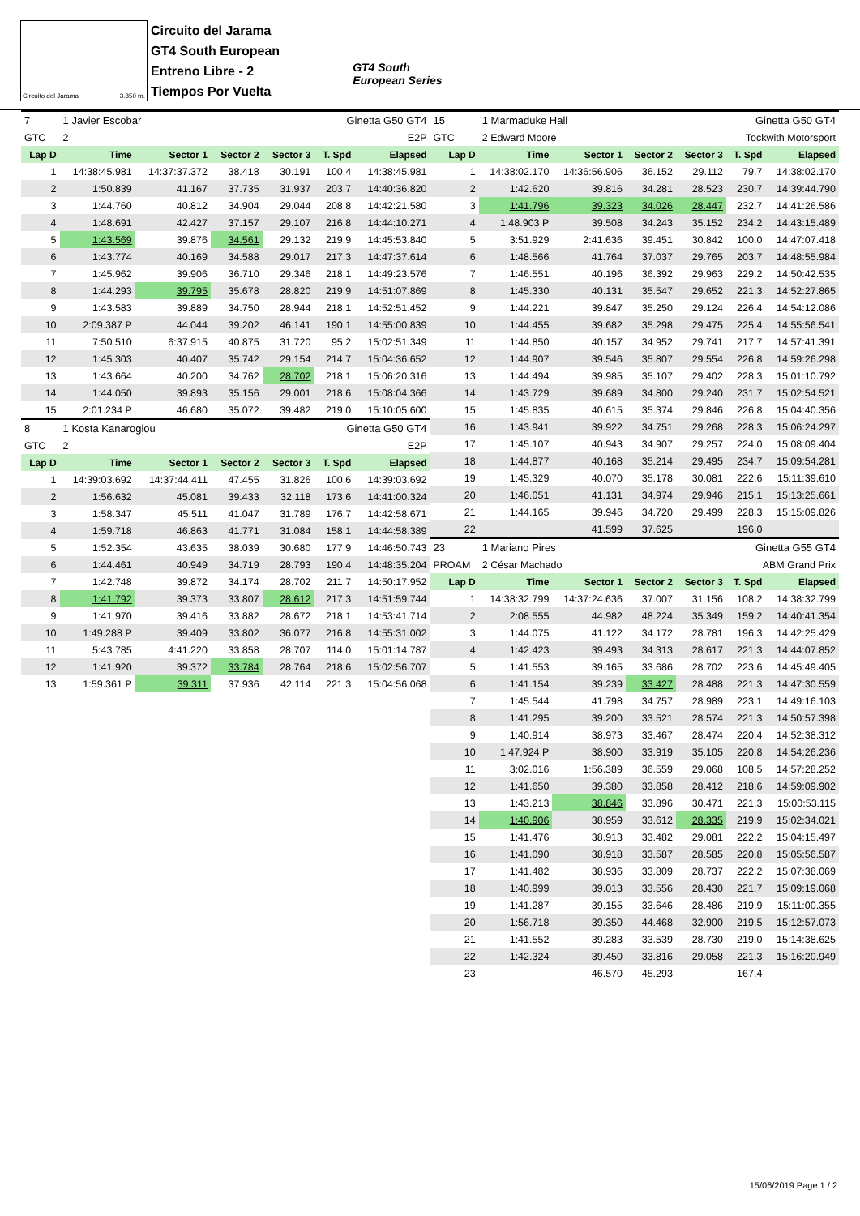Circuito del Jarama 3.850 m.
Circuito del Jarama
GT4 South European
Entreno Libre - 2
Tiempos Por Vuelta
GT4 South
European Series
| 7 | 1 Javier Escobar | | | Ginetta G50 GT4 | | |
| GTC | 2 | E2P | | | | |
| Lap D | Time | Sector 1 | Sector 2 | Sector 3 | T. Spd | Elapsed |
| 1 | 14:38:45.981 | 14:37:37.372 | 38.418 | 30.191 | 100.4 | 14:38:45.981 |
| 2 | 1:50.839 | 41.167 | 37.735 | 31.937 | 203.7 | 14:40:36.820 |
| 3 | 1:44.760 | 40.812 | 34.904 | 29.044 | 208.8 | 14:42:21.580 |
| 4 | 1:48.691 | 42.427 | 37.157 | 29.107 | 216.8 | 14:44:10.271 |
| 5 | 1:43.569 | 39.876 | 34.561 | 29.132 | 219.9 | 14:45:53.840 |
| 6 | 1:43.774 | 40.169 | 34.588 | 29.017 | 217.3 | 14:47:37.614 |
| 7 | 1:45.962 | 39.906 | 36.710 | 29.346 | 218.1 | 14:49:23.576 |
| 8 | 1:44.293 | 39.795 | 35.678 | 28.820 | 219.9 | 14:51:07.869 |
| 9 | 1:43.583 | 39.889 | 34.750 | 28.944 | 218.1 | 14:52:51.452 |
| 10 | 2:09.387 P | 44.044 | 39.202 | 46.141 | 190.1 | 14:55:00.839 |
| 11 | 7:50.510 | 6:37.915 | 40.875 | 31.720 | 95.2 | 15:02:51.349 |
| 12 | 1:45.303 | 40.407 | 35.742 | 29.154 | 214.7 | 15:04:36.652 |
| 13 | 1:43.664 | 40.200 | 34.762 | 28.702 | 218.1 | 15:06:20.316 |
| 14 | 1:44.050 | 39.893 | 35.156 | 29.001 | 218.6 | 15:08:04.366 |
| 15 | 2:01.234 P | 46.680 | 35.072 | 39.482 | 219.0 | 15:10:05.600 |
| 8 | 1 Kosta Kanaroglou | | | Ginetta G50 GT4 | | |
| GTC | 2 | E2P | | | | |
| Lap D | Time | Sector 1 | Sector 2 | Sector 3 | T. Spd | Elapsed |
| 1 | 14:39:03.692 | 14:37:44.411 | 47.455 | 31.826 | 100.6 | 14:39:03.692 |
| 2 | 1:56.632 | 45.081 | 39.433 | 32.118 | 173.6 | 14:41:00.324 |
| 3 | 1:58.347 | 45.511 | 41.047 | 31.789 | 176.7 | 14:42:58.671 |
| 4 | 1:59.718 | 46.863 | 41.771 | 31.084 | 158.1 | 14:44:58.389 |
| 5 | 1:52.354 | 43.635 | 38.039 | 30.680 | 177.9 | 14:46:50.743 |
| 6 | 1:44.461 | 40.949 | 34.719 | 28.793 | 190.4 | 14:48:35.204 |
| 7 | 1:42.748 | 39.872 | 34.174 | 28.702 | 211.7 | 14:50:17.952 |
| 8 | 1:41.792 | 39.373 | 33.807 | 28.612 | 217.3 | 14:51:59.744 |
| 9 | 1:41.970 | 39.416 | 33.882 | 28.672 | 218.1 | 14:53:41.714 |
| 10 | 1:49.288 P | 39.409 | 33.802 | 36.077 | 216.8 | 14:55:31.002 |
| 11 | 5:43.785 | 4:41.220 | 33.858 | 28.707 | 114.0 | 15:01:14.787 |
| 12 | 1:41.920 | 39.372 | 33.784 | 28.764 | 218.6 | 15:02:56.707 |
| 13 | 1:59.361 P | 39.311 | 37.936 | 42.114 | 221.3 | 15:04:56.068 |
| 15 | 1 Marmaduke Hall | | | Ginetta G50 GT4 | | |
| GTC | 2 Edward Moore | | | Tockwith Motorsport | | |
| Lap D | Time | Sector 1 | Sector 2 | Sector 3 | T. Spd | Elapsed |
| 1 | 14:38:02.170 | 14:36:56.906 | 36.152 | 29.112 | 79.7 | 14:38:02.170 |
| 2 | 1:42.620 | 39.816 | 34.281 | 28.523 | 230.7 | 14:39:44.790 |
| 3 | 1:41.796 | 39.323 | 34.026 | 28.447 | 232.7 | 14:41:26.586 |
| 4 | 1:48.903 P | 39.508 | 34.243 | 35.152 | 234.2 | 14:43:15.489 |
| 5 | 3:51.929 | 2:41.636 | 39.451 | 30.842 | 100.0 | 14:47:07.418 |
| 6 | 1:48.566 | 41.764 | 37.037 | 29.765 | 203.7 | 14:48:55.984 |
| 7 | 1:46.551 | 40.196 | 36.392 | 29.963 | 229.2 | 14:50:42.535 |
| 8 | 1:45.330 | 40.131 | 35.547 | 29.652 | 221.3 | 14:52:27.865 |
| 9 | 1:44.221 | 39.847 | 35.250 | 29.124 | 226.4 | 14:54:12.086 |
| 10 | 1:44.455 | 39.682 | 35.298 | 29.475 | 225.4 | 14:55:56.541 |
| 11 | 1:44.850 | 40.157 | 34.952 | 29.741 | 217.7 | 14:57:41.391 |
| 12 | 1:44.907 | 39.546 | 35.807 | 29.554 | 226.8 | 14:59:26.298 |
| 13 | 1:44.494 | 39.985 | 35.107 | 29.402 | 228.3 | 15:01:10.792 |
| 14 | 1:43.729 | 39.689 | 34.800 | 29.240 | 231.7 | 15:02:54.521 |
| 15 | 1:45.835 | 40.615 | 35.374 | 29.846 | 226.8 | 15:04:40.356 |
| 16 | 1:43.941 | 39.922 | 34.751 | 29.268 | 228.3 | 15:06:24.297 |
| 17 | 1:45.107 | 40.943 | 34.907 | 29.257 | 224.0 | 15:08:09.404 |
| 18 | 1:44.877 | 40.168 | 35.214 | 29.495 | 234.7 | 15:09:54.281 |
| 19 | 1:45.329 | 40.070 | 35.178 | 30.081 | 222.6 | 15:11:39.610 |
| 20 | 1:46.051 | 41.131 | 34.974 | 29.946 | 215.1 | 15:13:25.661 |
| 21 | 1:44.165 | 39.946 | 34.720 | 29.499 | 228.3 | 15:15:09.826 |
| 22 | | 41.599 | 37.625 | | 196.0 | |
| 23 | 1 Mariano Pires | | | Ginetta G55 GT4 | | |
| PROAM | 2 César Machado | | | ABM Grand Prix | | |
| Lap D | Time | Sector 1 | Sector 2 | Sector 3 | T. Spd | Elapsed |
| 1 | 14:38:32.799 | 14:37:24.636 | 37.007 | 31.156 | 108.2 | 14:38:32.799 |
| 2 | 2:08.555 | 44.982 | 48.224 | 35.349 | 159.2 | 14:40:41.354 |
| 3 | 1:44.075 | 41.122 | 34.172 | 28.781 | 196.3 | 14:42:25.429 |
| 4 | 1:42.423 | 39.493 | 34.313 | 28.617 | 221.3 | 14:44:07.852 |
| 5 | 1:41.553 | 39.165 | 33.686 | 28.702 | 223.6 | 14:45:49.405 |
| 6 | 1:41.154 | 39.239 | 33.427 | 28.488 | 221.3 | 14:47:30.559 |
| 7 | 1:45.544 | 41.798 | 34.757 | 28.989 | 223.1 | 14:49:16.103 |
| 8 | 1:41.295 | 39.200 | 33.521 | 28.574 | 221.3 | 14:50:57.398 |
| 9 | 1:40.914 | 38.973 | 33.467 | 28.474 | 220.4 | 14:52:38.312 |
| 10 | 1:47.924 P | 38.900 | 33.919 | 35.105 | 220.8 | 14:54:26.236 |
| 11 | 3:02.016 | 1:56.389 | 36.559 | 29.068 | 108.5 | 14:57:28.252 |
| 12 | 1:41.650 | 39.380 | 33.858 | 28.412 | 218.6 | 14:59:09.902 |
| 13 | 1:43.213 | 38.846 | 33.896 | 30.471 | 221.3 | 15:00:53.115 |
| 14 | 1:40.906 | 38.959 | 33.612 | 28.335 | 219.9 | 15:02:34.021 |
| 15 | 1:41.476 | 38.913 | 33.482 | 29.081 | 222.2 | 15:04:15.497 |
| 16 | 1:41.090 | 38.918 | 33.587 | 28.585 | 220.8 | 15:05:56.587 |
| 17 | 1:41.482 | 38.936 | 33.809 | 28.737 | 222.2 | 15:07:38.069 |
| 18 | 1:40.999 | 39.013 | 33.556 | 28.430 | 221.7 | 15:09:19.068 |
| 19 | 1:41.287 | 39.155 | 33.646 | 28.486 | 219.9 | 15:11:00.355 |
| 20 | 1:56.718 | 39.350 | 44.468 | 32.900 | 219.5 | 15:12:57.073 |
| 21 | 1:41.552 | 39.283 | 33.539 | 28.730 | 219.0 | 15:14:38.625 |
| 22 | 1:42.324 | 39.450 | 33.816 | 29.058 | 221.3 | 15:16:20.949 |
| 23 | | 46.570 | 45.293 | | 167.4 | |
15/06/2019 Page 1 / 2